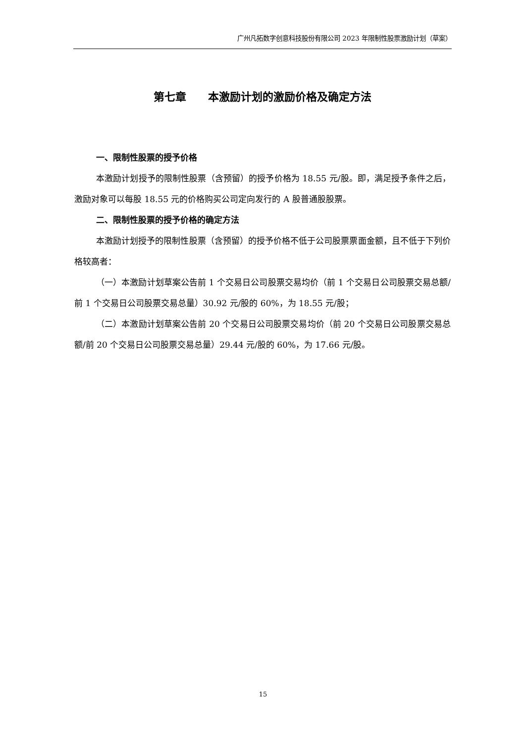广州凡拓数字创意科技股份有限公司 2023 年限制性股票激励计划（草案）
第七章  本激励计划的激励价格及确定方法
一、限制性股票的授予价格
本激励计划授予的限制性股票（含预留）的授予价格为 18.55 元/股。即，满足授予条件之后，激励对象可以每股 18.55 元的价格购买公司定向发行的 A 股普通股股票。
二、限制性股票的授予价格的确定方法
本激励计划授予的限制性股票（含预留）的授予价格不低于公司股票票面金额，且不低于下列价格较高者：
（一）本激励计划草案公告前 1 个交易日公司股票交易均价（前 1 个交易日公司股票交易总额/前 1 个交易日公司股票交易总量）30.92 元/股的 60%，为 18.55 元/股；
（二）本激励计划草案公告前 20 个交易日公司股票交易均价（前 20 个交易日公司股票交易总额/前 20 个交易日公司股票交易总量）29.44 元/股的 60%，为 17.66 元/股。
15